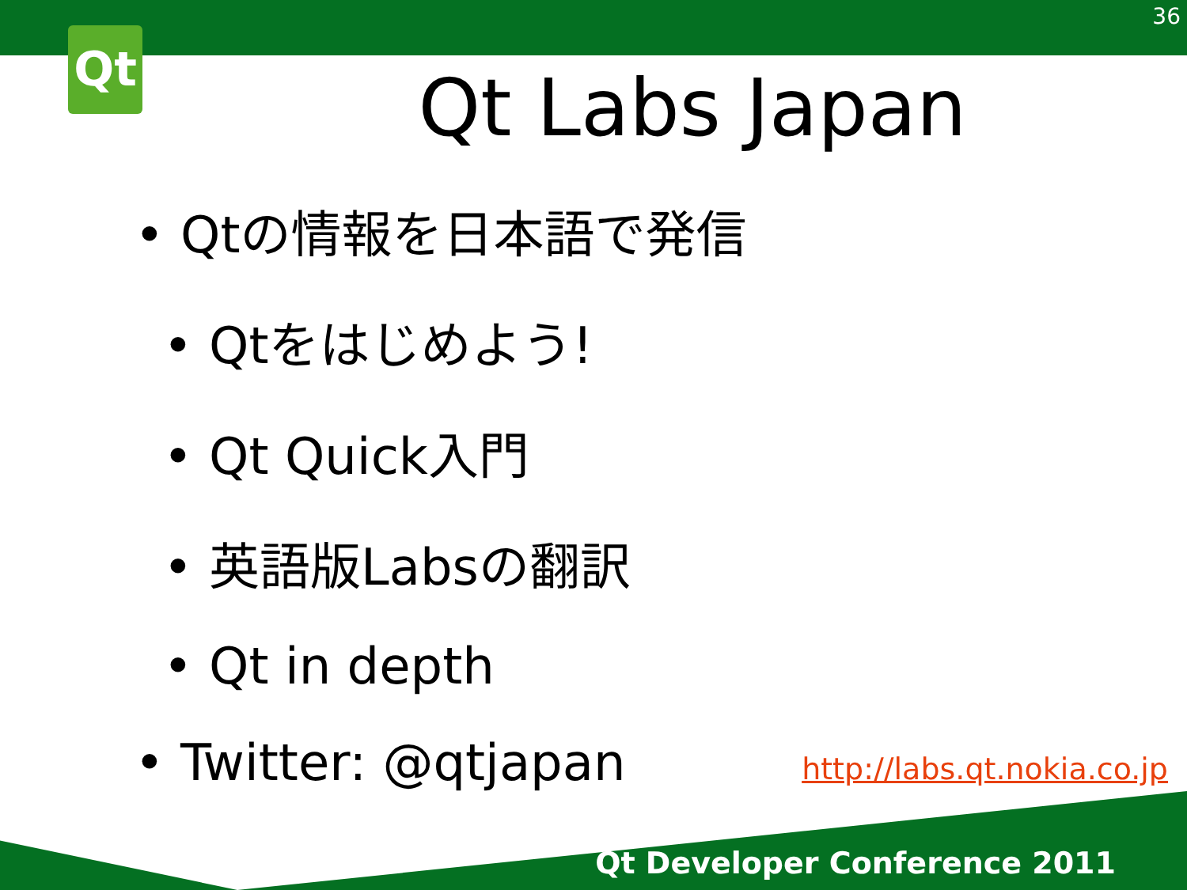36
Qt
Qt Labs Japan
• Qtの情報を日本語で発信
• Qtをはじめよう!
• Qt Quick入門
• 英語版Labsの翻訳
• Qt in depth
• Twitter: @qtjapan
http://labs.qt.nokia.co.jp
Qt Developer Conference 2011